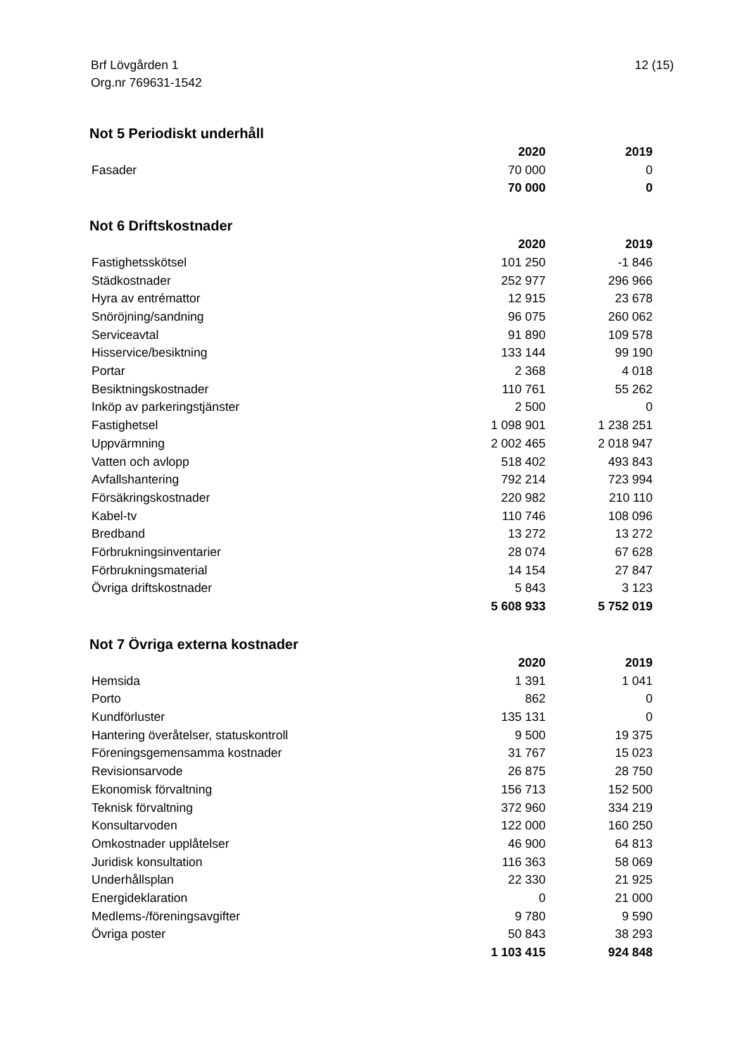12 (15) Brf Lövgården 1
Org.nr 769631-1542
Not 5 Periodiskt underhåll
| | 2020 | 2019 |
| --- | --- | --- |
| Fasader | 70 000 | 0 |
| | 70 000 | 0 |
Not 6 Driftskostnader
| | 2020 | 2019 |
| --- | --- | --- |
| Fastighetsskötsel | 101 250 | -1 846 |
| Städkostnader | 252 977 | 296 966 |
| Hyra av entrémattor | 12 915 | 23 678 |
| Snöröjning/sandning | 96 075 | 260 062 |
| Serviceavtal | 91 890 | 109 578 |
| Hisservice/besiktning | 133 144 | 99 190 |
| Portar | 2 368 | 4 018 |
| Besiktningskostnader | 110 761 | 55 262 |
| Inköp av parkeringstjänster | 2 500 | 0 |
| Fastighetsel | 1 098 901 | 1 238 251 |
| Uppvärmning | 2 002 465 | 2 018 947 |
| Vatten och avlopp | 518 402 | 493 843 |
| Avfallshantering | 792 214 | 723 994 |
| Försäkringskostnader | 220 982 | 210 110 |
| Kabel-tv | 110 746 | 108 096 |
| Bredband | 13 272 | 13 272 |
| Förbrukningsinventarier | 28 074 | 67 628 |
| Förbrukningsmaterial | 14 154 | 27 847 |
| Övriga driftskostnader | 5 843 | 3 123 |
| | 5 608 933 | 5 752 019 |
Not 7 Övriga externa kostnader
| | 2020 | 2019 |
| --- | --- | --- |
| Hemsida | 1 391 | 1 041 |
| Porto | 862 | 0 |
| Kundförluster | 135 131 | 0 |
| Hantering överåtelser, statuskontroll | 9 500 | 19 375 |
| Föreningsgemensamma kostnader | 31 767 | 15 023 |
| Revisionsarvode | 26 875 | 28 750 |
| Ekonomisk förvaltning | 156 713 | 152 500 |
| Teknisk förvaltning | 372 960 | 334 219 |
| Konsultarvoden | 122 000 | 160 250 |
| Omkostnader upplåtelser | 46 900 | 64 813 |
| Juridisk konsultation | 116 363 | 58 069 |
| Underhållsplan | 22 330 | 21 925 |
| Energideklaration | 0 | 21 000 |
| Medlems-/föreningsavgifter | 9 780 | 9 590 |
| Övriga poster | 50 843 | 38 293 |
| | 1 103 415 | 924 848 |